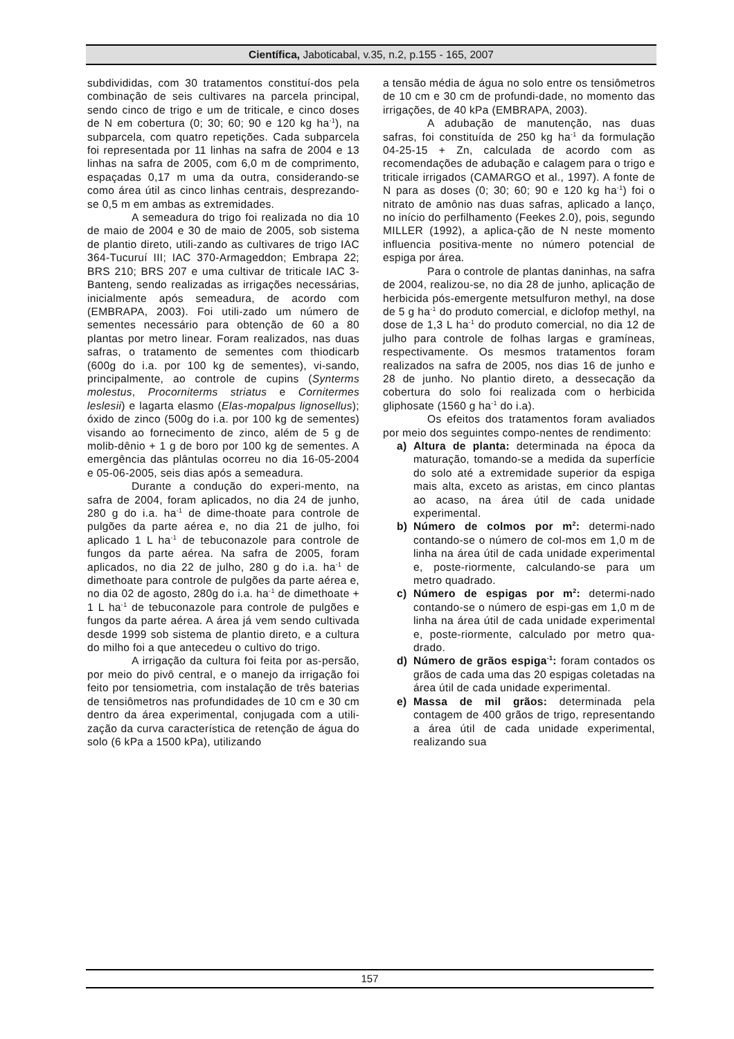Científica, Jaboticabal, v.35, n.2, p.155 - 165, 2007
subdivididas, com 30 tratamentos constituí-dos pela combinação de seis cultivares na parcela principal, sendo cinco de trigo e um de triticale, e cinco doses de N em cobertura (0; 30; 60; 90 e 120 kg ha<sup>-1</sup>), na subparcela, com quatro repetições. Cada subparcela foi representada por 11 linhas na safra de 2004 e 13 linhas na safra de 2005, com 6,0 m de comprimento, espaçadas 0,17 m uma da outra, considerando-se como área útil as cinco linhas centrais, desprezando-se 0,5 m em ambas as extremidades.
A semeadura do trigo foi realizada no dia 10 de maio de 2004 e 30 de maio de 2005, sob sistema de plantio direto, utili-zando as cultivares de trigo IAC 364-Tucuruí III; IAC 370-Armageddon; Embrapa 22; BRS 210; BRS 207 e uma cultivar de triticale IAC 3-Banteng, sendo realizadas as irrigações necessárias, inicialmente após semeadura, de acordo com (EMBRAPA, 2003). Foi utili-zado um número de sementes necessário para obtenção de 60 a 80 plantas por metro linear. Foram realizados, nas duas safras, o tratamento de sementes com thiodicarb (600g do i.a. por 100 kg de sementes), vi-sando, principalmente, ao controle de cupins (Synterms molestus, Procorniterms striatus e Cornitermes leslesii) e lagarta elasmo (Elas-mopalpus lignosellus); óxido de zinco (500g do i.a. por 100 kg de sementes) visando ao fornecimento de zinco, além de 5 g de molib-dênio + 1 g de boro por 100 kg de sementes. A emergência das plântulas ocorreu no dia 16-05-2004 e 05-06-2005, seis dias após a semeadura.
Durante a condução do experi-mento, na safra de 2004, foram aplicados, no dia 24 de junho, 280 g do i.a. ha<sup>-1</sup> de dime-thoate para controle de pulgões da parte aérea e, no dia 21 de julho, foi aplicado 1 L ha<sup>-1</sup> de tebuconazole para controle de fungos da parte aérea. Na safra de 2005, foram aplicados, no dia 22 de julho, 280 g do i.a. ha<sup>-1</sup> de dimethoate para controle de pulgões da parte aérea e, no dia 02 de agosto, 280g do i.a. ha<sup>-1</sup> de dimethoate + 1 L ha<sup>-1</sup> de tebuconazole para controle de pulgões e fungos da parte aérea. A área já vem sendo cultivada desde 1999 sob sistema de plantio direto, e a cultura do milho foi a que antecedeu o cultivo do trigo.
A irrigação da cultura foi feita por as-persão, por meio do pivô central, e o manejo da irrigação foi feito por tensiometria, com instalação de três baterias de tensiômetros nas profundidades de 10 cm e 30 cm dentro da área experimental, conjugada com a utili-zação da curva característica de retenção de água do solo (6 kPa a 1500 kPa), utilizando
a tensão média de água no solo entre os tensiômetros de 10 cm e 30 cm de profundi-dade, no momento das irrigações, de 40 kPa (EMBRAPA, 2003).
A adubação de manutenção, nas duas safras, foi constituída de 250 kg ha<sup>-1</sup> da formulação 04-25-15 + Zn, calculada de acordo com as recomendações de adubação e calagem para o trigo e triticale irrigados (CAMARGO et al., 1997). A fonte de N para as doses (0; 30; 60; 90 e 120 kg ha<sup>-1</sup>) foi o nitrato de amônio nas duas safras, aplicado a lanço, no início do perfilhamento (Feekes 2.0), pois, segundo MILLER (1992), a aplica-ção de N neste momento influencia positiva-mente no número potencial de espiga por área.
Para o controle de plantas daninhas, na safra de 2004, realizou-se, no dia 28 de junho, aplicação de herbicida pós-emergente metsulfuron methyl, na dose de 5 g ha<sup>-1</sup> do produto comercial, e diclofop methyl, na dose de 1,3 L ha<sup>-1</sup> do produto comercial, no dia 12 de julho para controle de folhas largas e gramíneas, respectivamente. Os mesmos tratamentos foram realizados na safra de 2005, nos dias 16 de junho e 28 de junho. No plantio direto, a dessecação da cobertura do solo foi realizada com o herbicida gliphosate (1560 g ha<sup>-1</sup> do i.a).
Os efeitos dos tratamentos foram avaliados por meio dos seguintes compo-nentes de rendimento:
a) Altura de planta: determinada na época da maturação, tomando-se a medida da superfície do solo até a extremidade superior da espiga mais alta, exceto as aristas, em cinco plantas ao acaso, na área útil de cada unidade experimental.
b) Número de colmos por m<sup>2</sup>: determi-nado contando-se o número de col-mos em 1,0 m de linha na área útil de cada unidade experimental e, poste-riormente, calculando-se para um metro quadrado.
c) Número de espigas por m<sup>2</sup>: determi-nado contando-se o número de espi-gas em 1,0 m de linha na área útil de cada unidade experimental e, poste-riormente, calculado por metro qua-drado.
d) Número de grãos espiga<sup>-1</sup>: foram contados os grãos de cada uma das 20 espigas coletadas na área útil de cada unidade experimental.
e) Massa de mil grãos: determinada pela contagem de 400 grãos de trigo, representando a área útil de cada unidade experimental, realizando sua
157